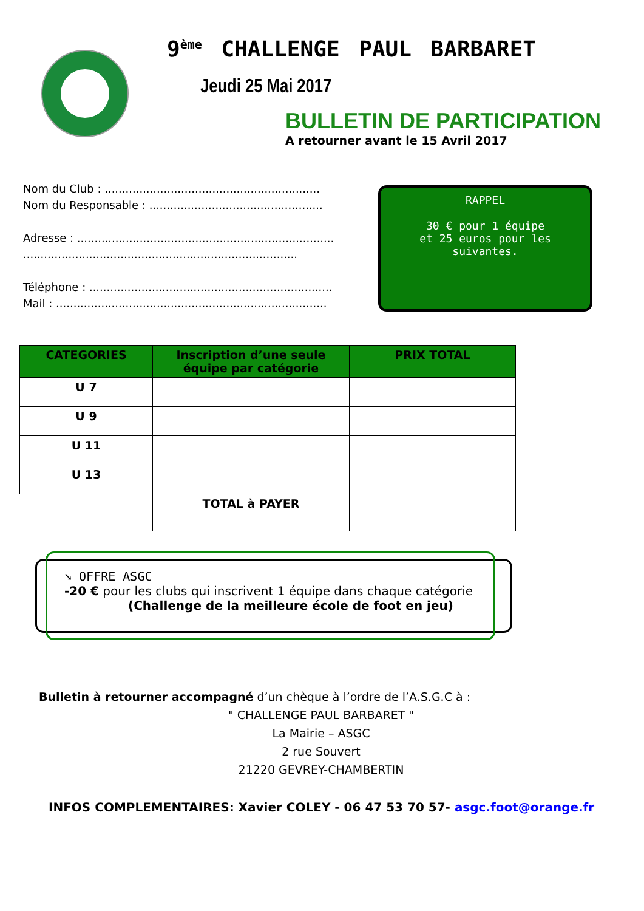9<sup>ème</sup> CHALLENGE PAUL BARBARET
Jeudi 25 Mai 2017
BULLETIN DE PARTICIPATION
A retourner avant le 15 Avril 2017
Nom du Club : ..............................................................
Nom du Responsable : ..................................................
Adresse : ..........................................................................
...............................................................................
Téléphone : ......................................................................
Mail : ..............................................................................
RAPPEL
30 € pour 1 équipe
et 25 euros pour les
suivantes.
| CATEGORIES | Inscription d’une seule équipe par catégorie | PRIX TOTAL |
| --- | --- | --- |
| U 7 | | |
| U 9 | | |
| U 11 | | |
| U 13 | | |
| | TOTAL à PAYER | |
➘ OFFRE ASGC
-20 € pour les clubs qui inscrivent 1 équipe dans chaque catégorie
(Challenge de la meilleure école de foot en jeu)
Bulletin à retourner accompagné d’un chèque à l’ordre de l’A.S.G.C à :
" CHALLENGE PAUL BARBARET "
La Mairie – ASGC
2 rue Souvert
21220 GEVREY-CHAMBERTIN
INFOS COMPLEMENTAIRES: Xavier COLEY - 06 47 53 70 57- asgc.foot@orange.fr